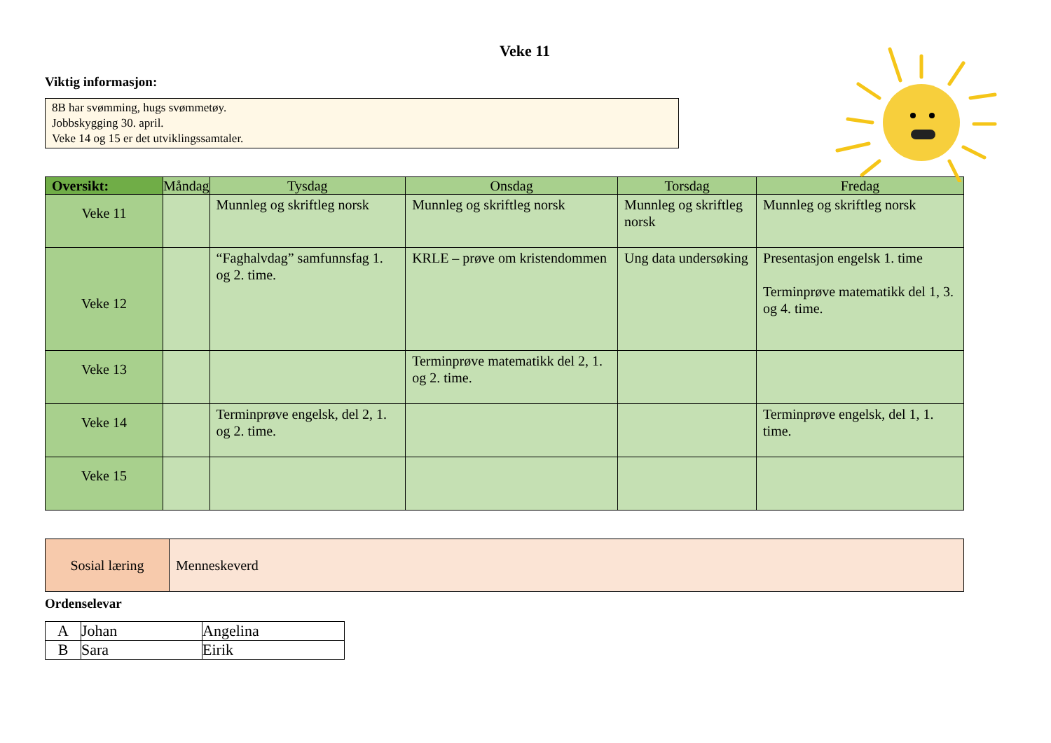Veke 11
Viktig informasjon:
8B har svømming, hugs svømmetøy.
Jobbskygging 30. april.
Veke 14 og 15 er det utviklingssamtaler.
| Oversikt: | Måndag | Tysdag | Onsdag | Torsdag | Fredag |
| --- | --- | --- | --- | --- | --- |
| Veke 11 | | Munnleg og skriftleg norsk | Munnleg og skriftleg norsk | Munnleg og skriftleg norsk | Munnleg og skriftleg norsk |
| Veke 12 | | “Faghalvdag” samfunnsfag 1. og 2. time. | KRLE – prøve om kristendommen | Ung data undersøking | Presentasjon engelsk 1. time Terminprøve matematikk del 1, 3. og 4. time. |
| Veke 13 | | | Terminprøve matematikk del 2, 1. og 2. time. | | |
| Veke 14 | | Terminprøve engelsk, del 2, 1. og 2. time. | | | Terminprøve engelsk, del 1, 1. time. |
| Veke 15 | | | | | |
| Sosial læring | Menneskeverd |
Ordenselevar
| A | Johan | Angelina |
| B | Sara | Eirik |